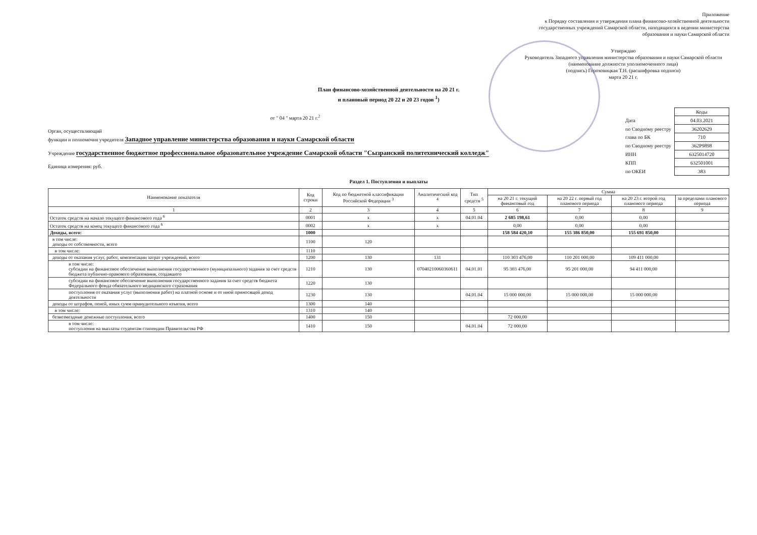Приложение
к Порядку составления и утверждения плана финансово-хозяйственной деятельности государственных учреждений Самарской области, находящихся в ведении министерства образования и науки Самарской области
Утверждаю
Руководитель Западного управления министерства образования и науки Самарской области
(наименование должности уполномоченного лица)
(подпись) Гороховицкая Т.Н. (расшифровка подписи)
марта 20 21 г.
План финансово-хозяйственной деятельности на 20 21 г.
и плановый период 20 22 и 20 23 годов <sup>1</sup>)
от " 04 " марта 20 21 г.<sup>2</sup>
Орган, осуществляющий
функции и полномочия учредителя Западное управление министерства образования и науки Самарской области
Учреждение государственное бюджетное профессиональное образовательное учреждение Самарской области "Сызранский политехнический колледж"
Единица измерения: руб.
| | Коды |
| Дата | 04.03.2021 |
| по Сводному реестру | 36202629 |
| глава по БК | 710 |
| по Сводному реестру | 362Р9898 |
| ИНН | 6325014720 |
| КПП | 632501001 |
| по ОКЕИ | 383 |
Раздел 1. Поступления и выплаты
| Наименование показателя | Код строки | Код по бюджетной классификации Российской Федерации <sup>3</sup> | Аналитический код <sup>4</sup> | Тип средств <sup>5</sup> | Сумма | | | |
| --- | --- | --- | --- | --- | --- | --- | --- | --- |
| | | | | | на 20 21 г. текущий финансовый год | на 20 22 г. первый год планового периода | на 20 23 г. второй год планового периода | за пределами планового периода |
| 1 | 2 | 3 | 4 | 5 | 6 | 7 | 8 | 9 |
| Остаток средств на начало текущего финансового года <sup>6</sup> | 0001 | x | x | 04.01.04 | 2 685 198,61 | 0,00 | 0,00 | |
| Остаток средств на конец текущего финансового года <sup>6</sup> | 0002 | x | x | | 0,00 | 0,00 | 0,00 | |
| Доходы, всего: | 1000 | | | | 158 584 420,10 | 155 386 850,00 | 155 691 850,00 | |
| в том числе: доходы от собственности, всего | 1100 | 120 | | | | | | |
| в том числе: | 1110 | | | | | | | |
| доходы от оказания услуг, работ, компенсации затрат учреждений, всего | 1200 | 130 | 131 | | 110 303 476,00 | 110 201 000,00 | 109 411 000,00 | |
| в том числе: субсидии на финансовое обеспечение выполнения государственного (муниципального) задания за счет средств бюджета публично-правового образования, создавшего | 1210 | 130 | 07040210060360611 | 04.01.01 | 95 303 476,00 | 95 201 000,00 | 94 411 000,00 | |
| субсидии на финансовое обеспечение выполнения государственного задания за счет средств бюджета Федерального фонда обязательного медицинского страхования | 1220 | 130 | | | | | | |
| поступления от оказания услуг (выполнения работ) на платной основе и от иной приносящей доход деятельности | 1230 | 130 | | 04.01.04 | 15 000 000,00 | 15 000 000,00 | 15 000 000,00 | |
| доходы от штрафов, пеней, иных сумм принудительного изъятия, всего | 1300 | 140 | | | | | | |
| в том числе: | 1310 | 140 | | | | | | |
| безвозмездные денежные поступления, всего | 1400 | 150 | | | 72 000,00 | | | |
| в том числе: поступления на выплаты студентам стипендии Правительства РФ | 1410 | 150 | | 04.01.04 | 72 000,00 | | | |